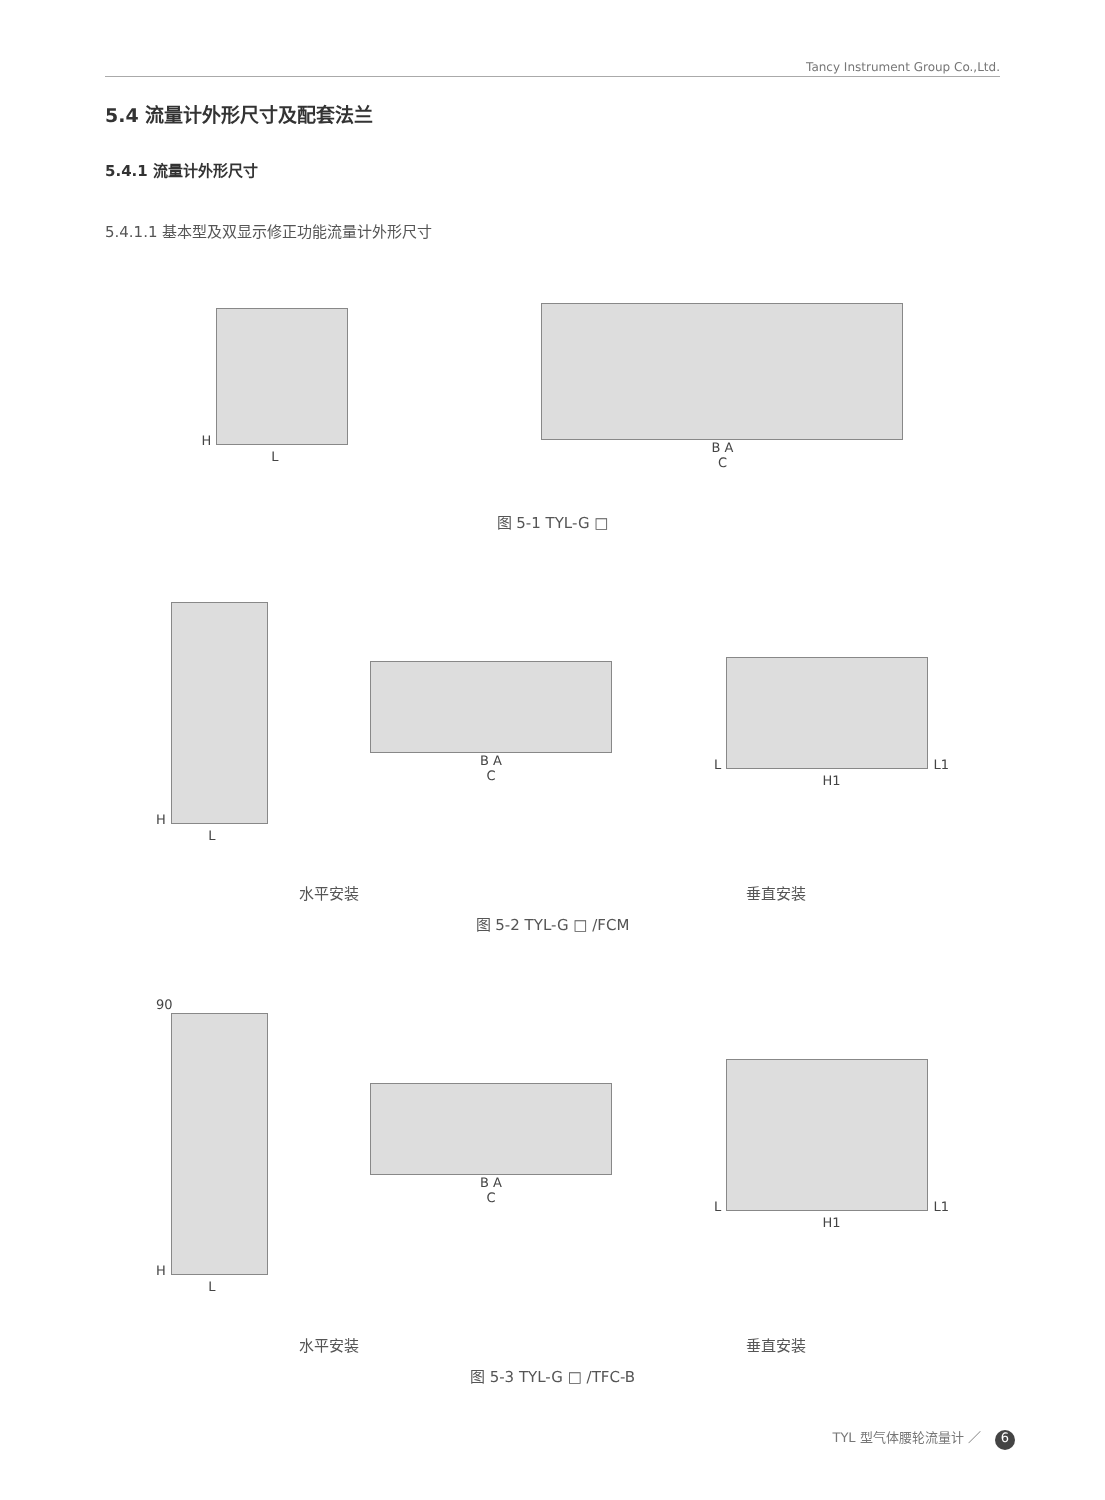Tancy Instrument Group Co.,Ltd.
5.4 流量计外形尺寸及配套法兰
5.4.1 流量计外形尺寸
5.4.1.1 基本型及双显示修正功能流量计外形尺寸
H
L
B A
C
图 5-1 TYL-G □
H
L
B A
C
L
L1
H1
水平安装 垂直安装
图 5-2 TYL-G □ /FCM
90
H
L
B A
C
L
L1
H1
水平安装 垂直安装
图 5-3 TYL-G □ /TFC-B
TYL 型气体腰轮流量计 ／ 6